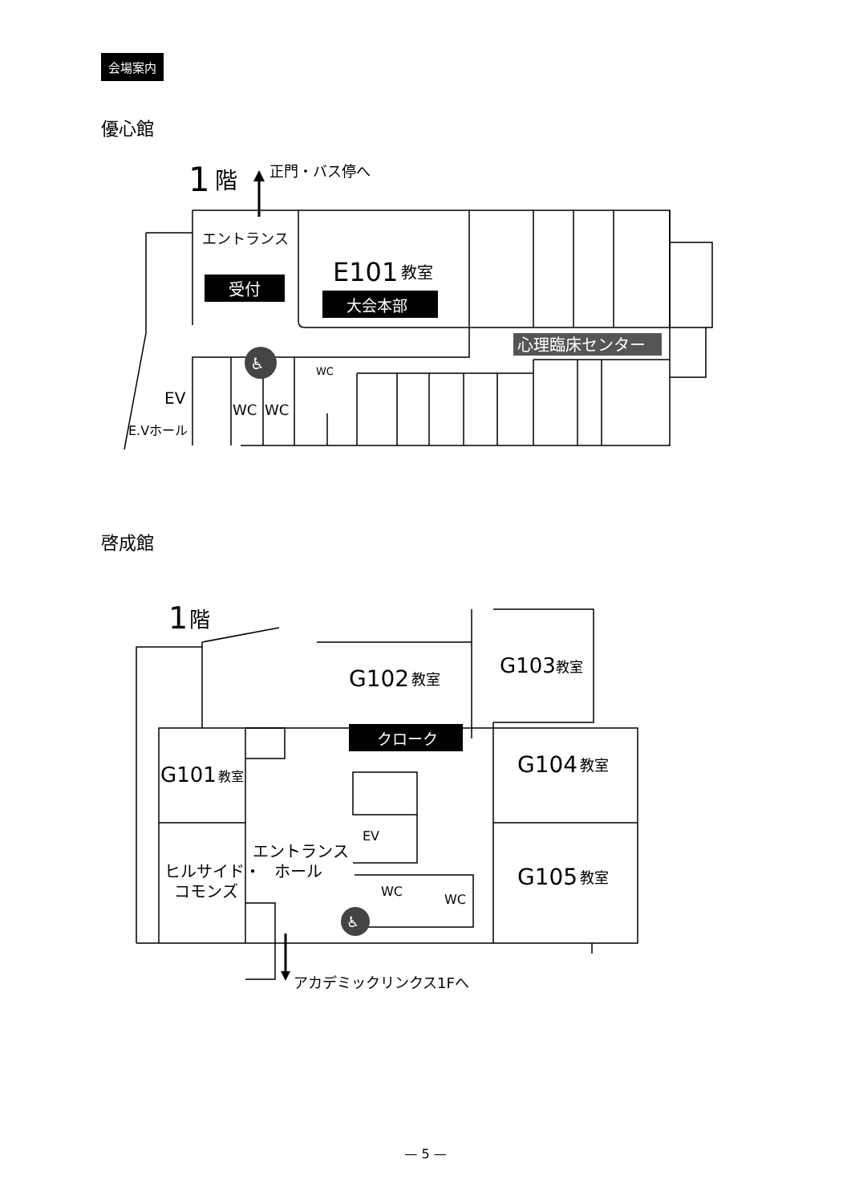会場案内
優心館
1
階
正門・バス停へ
エントランス
受付
E101
教室
大会本部
心理臨床センター
♿
WC
EV
E.Vホール
WC
WC
啓成館
1
階
G102
教室
G103
教室
クローク
G101
教室
G104
教室
G105
教室
EV
エントランス
ホール
ヒルサイド・
コモンズ
WC
WC
♿
アカデミックリンクス1Fへ
— 5 —